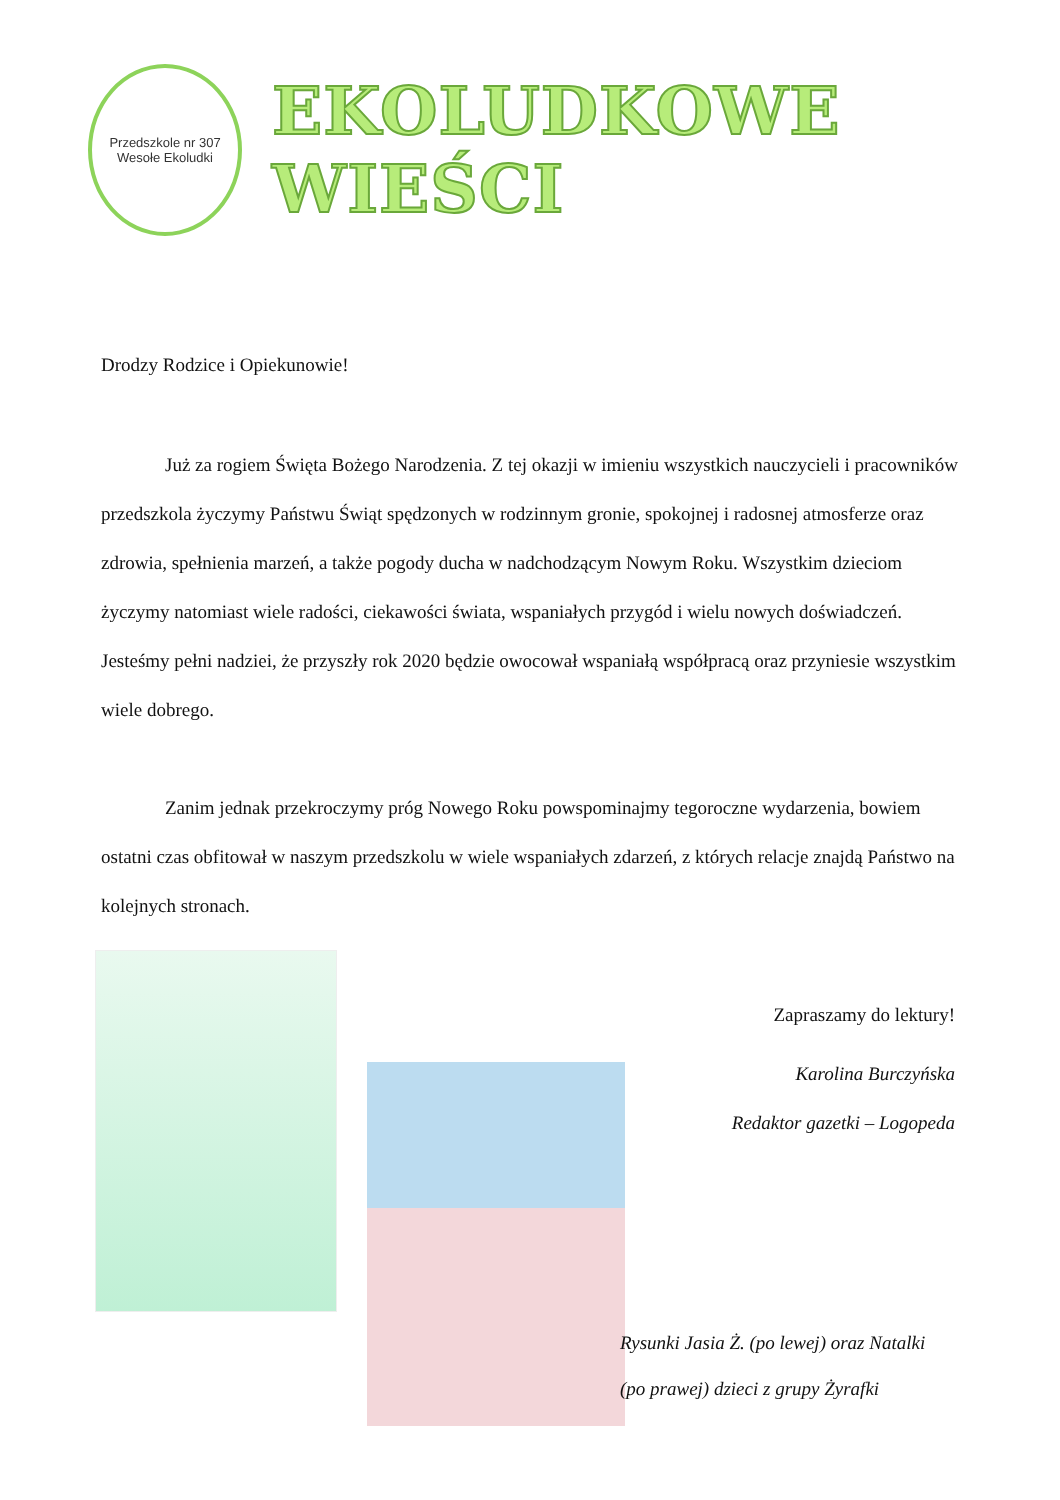Przedszkole nr 307
Wesołe Ekoludki
EKOLUDKOWE WIEŚCI
Drodzy Rodzice i Opiekunowie!
Już za rogiem Święta Bożego Narodzenia. Z tej okazji w imieniu wszystkich nauczycieli i pracowników przedszkola życzymy Państwu Świąt spędzonych w rodzinnym gronie, spokojnej i radosnej atmosferze oraz zdrowia, spełnienia marzeń, a także pogody ducha w nadchodzącym Nowym Roku. Wszystkim dzieciom życzymy natomiast wiele radości, ciekawości świata, wspaniałych przygód i wielu nowych doświadczeń. Jesteśmy pełni nadziei, że przyszły rok 2020 będzie owocował wspaniałą współpracą oraz przyniesie wszystkim wiele dobrego.
Zanim jednak przekroczymy próg Nowego Roku powspominajmy tegoroczne wydarzenia, bowiem ostatni czas obfitował w naszym przedszkolu w wiele wspaniałych zdarzeń, z których relacje znajdą Państwo na kolejnych stronach.
Zapraszamy do lektury!
Karolina Burczyńska
Redaktor gazetki – Logopeda
Rysunki Jasia Ż. (po lewej) oraz Natalki
(po prawej) dzieci z grupy Żyrafki